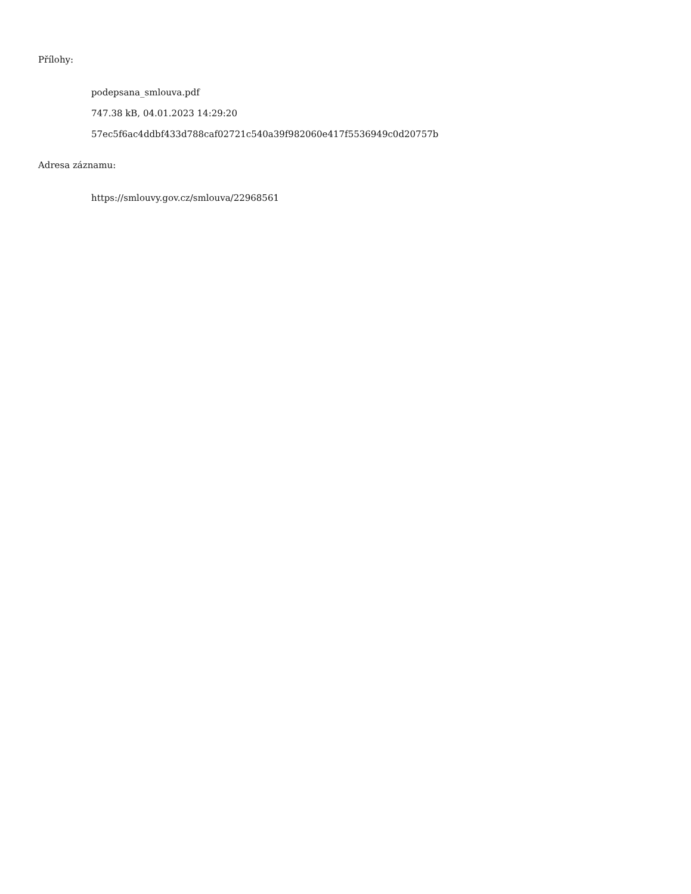Přílohy:
podepsana_smlouva.pdf
747.38 kB, 04.01.2023 14:29:20
57ec5f6ac4ddbf433d788caf02721c540a39f982060e417f5536949c0d20757b
Adresa záznamu:
https://smlouvy.gov.cz/smlouva/22968561